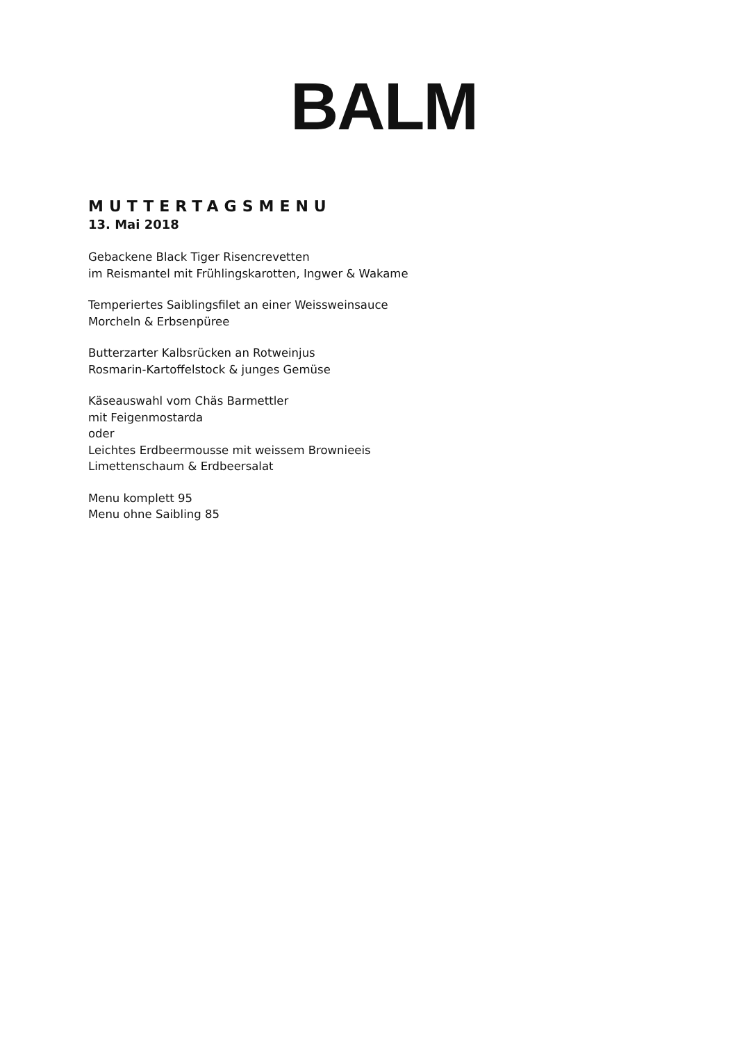BALM
MUTTERTAGSMENU
13. Mai 2018
Gebackene Black Tiger Risencrevetten
im Reismantel mit Frühlingskarotten, Ingwer & Wakame
Temperiertes Saiblingsfilet an einer Weissweinsauce
Morcheln & Erbsenpüree
Butterzarter Kalbsrücken an Rotweinjus
Rosmarin-Kartoffelstock & junges Gemüse
Käseauswahl vom Chäs Barmettler
mit Feigenmostarda
oder
Leichtes Erdbeermousse mit weissem Brownieeis
Limettenschaum & Erdbeersalat
Menu komplett 95
Menu ohne Saibling 85